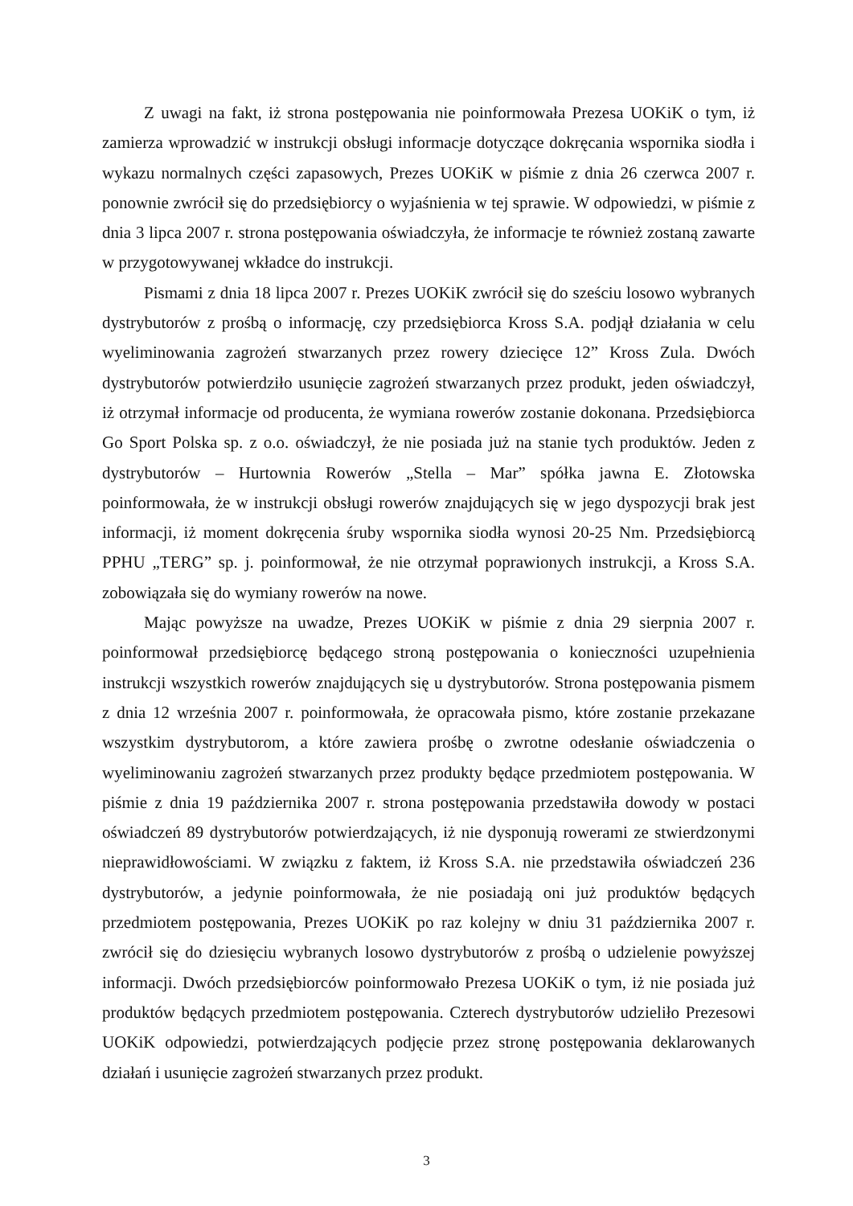Z uwagi na fakt, iż strona postępowania nie poinformowała Prezesa UOKiK o tym, iż zamierza wprowadzić w instrukcji obsługi informacje dotyczące dokręcania wspornika siodła i wykazu normalnych części zapasowych, Prezes UOKiK w piśmie z dnia 26 czerwca 2007 r. ponownie zwrócił się do przedsiębiorcy o wyjaśnienia w tej sprawie. W odpowiedzi, w piśmie z dnia 3 lipca 2007 r. strona postępowania oświadczyła, że informacje te również zostaną zawarte w przygotowywanej wkładce do instrukcji.
Pismami z dnia 18 lipca 2007 r. Prezes UOKiK zwrócił się do sześciu losowo wybranych dystrybutorów z prośbą o informację, czy przedsiębiorca Kross S.A. podjął działania w celu wyeliminowania zagrożeń stwarzanych przez rowery dziecięce 12” Kross Zula. Dwóch dystrybutorów potwierdziło usunięcie zagrożeń stwarzanych przez produkt, jeden oświadczył, iż otrzymał informacje od producenta, że wymiana rowerów zostanie dokonana. Przedsiębiorca Go Sport Polska sp. z o.o. oświadczył, że nie posiada już na stanie tych produktów. Jeden z dystrybutorów – Hurtownia Rowerów „Stella – Mar” spółka jawna E. Złotowska poinformowała, że w instrukcji obsługi rowerów znajdujących się w jego dyspozycji brak jest informacji, iż moment dokręcenia śruby wspornika siodła wynosi 20-25 Nm. Przedsiębiorcą PPHU „TERG” sp. j. poinformował, że nie otrzymał poprawionych instrukcji, a Kross S.A. zobowiązała się do wymiany rowerów na nowe.
Mając powyższe na uwadze, Prezes UOKiK w piśmie z dnia 29 sierpnia 2007 r. poinformował przedsiębiorcę będącego stroną postępowania o konieczności uzupełnienia instrukcji wszystkich rowerów znajdujących się u dystrybutorów. Strona postępowania pismem z dnia 12 września 2007 r. poinformowała, że opracowała pismo, które zostanie przekazane wszystkim dystrybutorom, a które zawiera prośbę o zwrotne odesłanie oświadczenia o wyeliminowaniu zagrożeń stwarzanych przez produkty będące przedmiotem postępowania. W piśmie z dnia 19 października 2007 r. strona postępowania przedstawiła dowody w postaci oświadczeń 89 dystrybutorów potwierdzających, iż nie dysponują rowerami ze stwierdzonymi nieprawidłowościami. W związku z faktem, iż Kross S.A. nie przedstawiła oświadczeń 236 dystrybutorów, a jedynie poinformowała, że nie posiadają oni już produktów będących przedmiotem postępowania, Prezes UOKiK po raz kolejny w dniu 31 października 2007 r. zwrócił się do dziesięciu wybranych losowo dystrybutorów z prośbą o udzielenie powyższej informacji. Dwóch przedsiębiorców poinformowało Prezesa UOKiK o tym, iż nie posiada już produktów będących przedmiotem postępowania. Czterech dystrybutorów udzieliło Prezesowi UOKiK odpowiedzi, potwierdzających podjęcie przez stronę postępowania deklarowanych działań i usunięcie zagrożeń stwarzanych przez produkt.
3